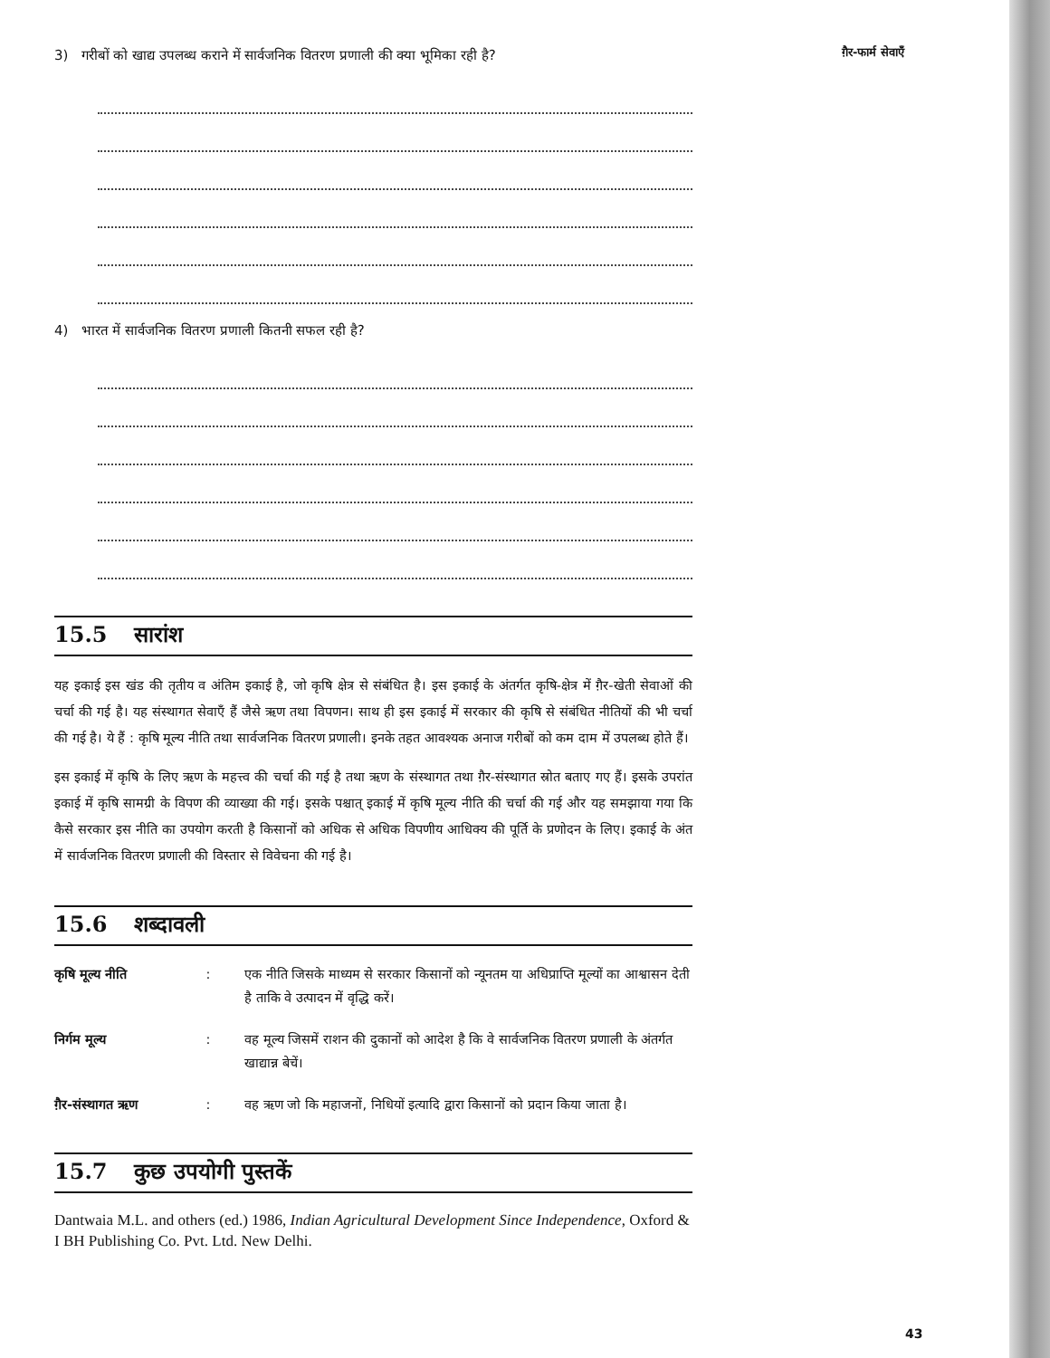ग़ैर-फार्म सेवाएँ
3) गरीबों को खाद्य उपलब्ध कराने में सार्वजनिक वितरण प्रणाली की क्या भूमिका रही है?
4) भारत में सार्वजनिक वितरण प्रणाली कितनी सफल रही है?
15.5 सारांश
यह इकाई इस खंड की तृतीय व अंतिम इकाई है, जो कृषि क्षेत्र से संबंधित है। इस इकाई के अंतर्गत कृषि-क्षेत्र में ग़ैर-खेती सेवाओं की चर्चा की गई है। यह संस्थागत सेवाएँ हैं जैसे ऋण तथा विपणन। साथ ही इस इकाई में सरकार की कृषि से संबंधित नीतियों की भी चर्चा की गई है। ये हैं : कृषि मूल्य नीति तथा सार्वजनिक वितरण प्रणाली। इनके तहत आवश्यक अनाज गरीबों को कम दाम में उपलब्ध होते हैं।
इस इकाई में कृषि के लिए ऋण के महत्त्व की चर्चा की गई है तथा ऋण के संस्थागत तथा ग़ैर-संस्थागत स्रोत बताए गए हैं। इसके उपरांत इकाई में कृषि सामग्री के विपण की व्याख्या की गई। इसके पश्चात् इकाई में कृषि मूल्य नीति की चर्चा की गई और यह समझाया गया कि कैसे सरकार इस नीति का उपयोग करती है किसानों को अधिक से अधिक विपणीय आधिक्य की पूर्ति के प्रणोदन के लिए। इकाई के अंत में सार्वजनिक वितरण प्रणाली की विस्तार से विवेचना की गई है।
15.6 शब्दावली
कृषि मूल्य नीति: एक नीति जिसके माध्यम से सरकार किसानों को न्यूनतम या अधिप्राप्ति मूल्यों का आश्वासन देती है ताकि वे उत्पादन में वृद्धि करें।
निर्गम मूल्य: वह मूल्य जिसमें राशन की दुकानों को आदेश है कि वे सार्वजनिक वितरण प्रणाली के अंतर्गत खाद्यान्न बेचें।
ग़ैर-संस्थागत ऋण: वह ऋण जो कि महाजनों, निधियों इत्यादि द्वारा किसानों को प्रदान किया जाता है।
15.7 कुछ उपयोगी पुस्तकें
Dantwaia M.L. and others (ed.) 1986, Indian Agricultural Development Since Independence, Oxford & I BH Publishing Co. Pvt. Ltd. New Delhi.
43